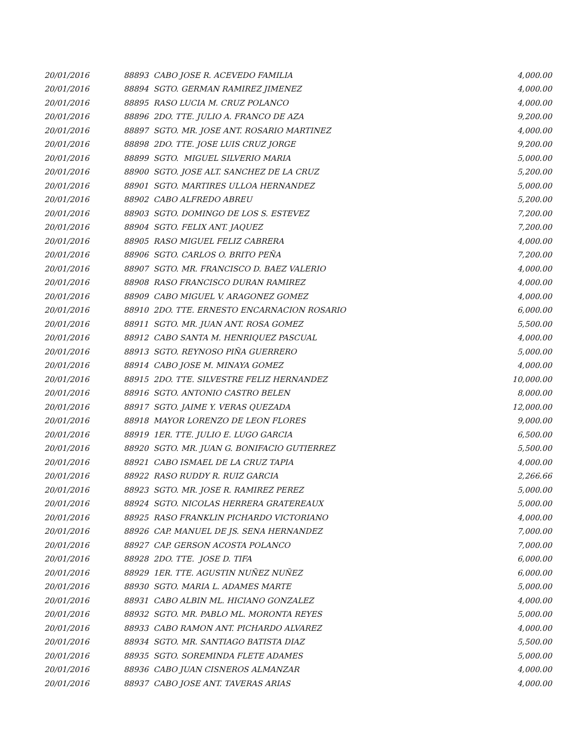| 20/01/2016 | 88893 CABO JOSE R. ACEVEDO FAMILIA | 4,000.00 |
| 20/01/2016 | 88894 SGTO. GERMAN RAMIREZ JIMENEZ | 4,000.00 |
| 20/01/2016 | 88895 RASO LUCIA M. CRUZ POLANCO | 4,000.00 |
| 20/01/2016 | 88896 2DO. TTE. JULIO A. FRANCO DE AZA | 9,200.00 |
| 20/01/2016 | 88897 SGTO. MR. JOSE ANT. ROSARIO MARTINEZ | 4,000.00 |
| 20/01/2016 | 88898 2DO. TTE. JOSE LUIS CRUZ JORGE | 9,200.00 |
| 20/01/2016 | 88899 SGTO. MIGUEL SILVERIO MARIA | 5,000.00 |
| 20/01/2016 | 88900 SGTO. JOSE ALT. SANCHEZ DE LA CRUZ | 5,200.00 |
| 20/01/2016 | 88901 SGTO. MARTIRES ULLOA HERNANDEZ | 5,000.00 |
| 20/01/2016 | 88902 CABO ALFREDO ABREU | 5,200.00 |
| 20/01/2016 | 88903 SGTO. DOMINGO DE LOS S. ESTEVEZ | 7,200.00 |
| 20/01/2016 | 88904 SGTO. FELIX ANT. JAQUEZ | 7,200.00 |
| 20/01/2016 | 88905 RASO MIGUEL FELIZ CABRERA | 4,000.00 |
| 20/01/2016 | 88906 SGTO. CARLOS O. BRITO PEÑA | 7,200.00 |
| 20/01/2016 | 88907 SGTO. MR. FRANCISCO D. BAEZ VALERIO | 4,000.00 |
| 20/01/2016 | 88908 RASO FRANCISCO DURAN RAMIREZ | 4,000.00 |
| 20/01/2016 | 88909 CABO MIGUEL V. ARAGONEZ GOMEZ | 4,000.00 |
| 20/01/2016 | 88910 2DO. TTE. ERNESTO ENCARNACION ROSARIO | 6,000.00 |
| 20/01/2016 | 88911 SGTO. MR. JUAN ANT. ROSA GOMEZ | 5,500.00 |
| 20/01/2016 | 88912 CABO SANTA M. HENRIQUEZ PASCUAL | 4,000.00 |
| 20/01/2016 | 88913 SGTO. REYNOSO PIÑA GUERRERO | 5,000.00 |
| 20/01/2016 | 88914 CABO JOSE M. MINAYA GOMEZ | 4,000.00 |
| 20/01/2016 | 88915 2DO. TTE. SILVESTRE FELIZ HERNANDEZ | 10,000.00 |
| 20/01/2016 | 88916 SGTO. ANTONIO CASTRO BELEN | 8,000.00 |
| 20/01/2016 | 88917 SGTO. JAIME Y. VERAS QUEZADA | 12,000.00 |
| 20/01/2016 | 88918 MAYOR LORENZO DE LEON FLORES | 9,000.00 |
| 20/01/2016 | 88919 1ER. TTE. JULIO E. LUGO GARCIA | 6,500.00 |
| 20/01/2016 | 88920 SGTO. MR. JUAN G. BONIFACIO GUTIERREZ | 5,500.00 |
| 20/01/2016 | 88921 CABO ISMAEL DE LA CRUZ TAPIA | 4,000.00 |
| 20/01/2016 | 88922 RASO RUDDY R. RUIZ GARCIA | 2,266.66 |
| 20/01/2016 | 88923 SGTO. MR. JOSE R. RAMIREZ PEREZ | 5,000.00 |
| 20/01/2016 | 88924 SGTO. NICOLAS HERRERA GRATEREAUX | 5,000.00 |
| 20/01/2016 | 88925 RASO FRANKLIN PICHARDO VICTORIANO | 4,000.00 |
| 20/01/2016 | 88926 CAP. MANUEL DE JS. SENA HERNANDEZ | 7,000.00 |
| 20/01/2016 | 88927 CAP. GERSON ACOSTA POLANCO | 7,000.00 |
| 20/01/2016 | 88928 2DO. TTE. JOSE D. TIFA | 6,000.00 |
| 20/01/2016 | 88929 1ER. TTE. AGUSTIN NUÑEZ NUÑEZ | 6,000.00 |
| 20/01/2016 | 88930 SGTO. MARIA L. ADAMES MARTE | 5,000.00 |
| 20/01/2016 | 88931 CABO ALBIN ML. HICIANO GONZALEZ | 4,000.00 |
| 20/01/2016 | 88932 SGTO. MR. PABLO ML. MORONTA REYES | 5,000.00 |
| 20/01/2016 | 88933 CABO RAMON ANT. PICHARDO ALVAREZ | 4,000.00 |
| 20/01/2016 | 88934 SGTO. MR. SANTIAGO BATISTA DIAZ | 5,500.00 |
| 20/01/2016 | 88935 SGTO. SOREMINDA FLETE ADAMES | 5,000.00 |
| 20/01/2016 | 88936 CABO JUAN CISNEROS ALMANZAR | 4,000.00 |
| 20/01/2016 | 88937 CABO JOSE ANT. TAVERAS ARIAS | 4,000.00 |